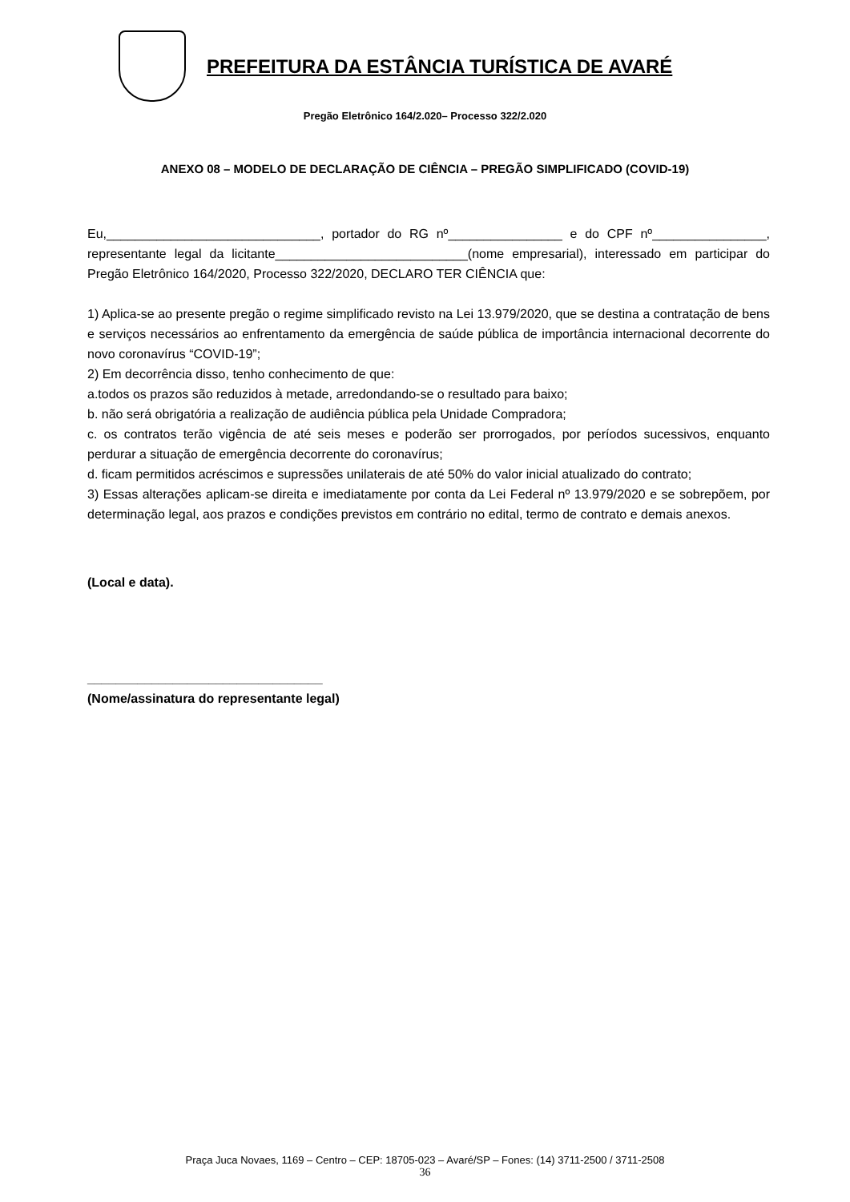PREFEITURA DA ESTÂNCIA TURÍSTICA DE AVARÉ
Pregão Eletrônico 164/2.020– Processo 322/2.020
ANEXO 08 – MODELO DE DECLARAÇÃO DE CIÊNCIA – PREGÃO SIMPLIFICADO (COVID-19)
Eu,______________________________, portador do RG nº________________ e do CPF nº________________, representante legal da licitante___________________________(nome empresarial), interessado em participar do Pregão Eletrônico 164/2020, Processo 322/2020, DECLARO TER CIÊNCIA que:
1) Aplica-se ao presente pregão o regime simplificado revisto na Lei 13.979/2020, que se destina a contratação de bens e serviços necessários ao enfrentamento da emergência de saúde pública de importância internacional decorrente do novo coronavírus “COVID-19”;
2) Em decorrência disso, tenho conhecimento de que:
a.todos os prazos são reduzidos à metade, arredondando-se o resultado para baixo;
b. não será obrigatória a realização de audiência pública pela Unidade Compradora;
c. os contratos terão vigência de até seis meses e poderão ser prorrogados, por períodos sucessivos, enquanto perdurar a situação de emergência decorrente do coronavírus;
d. ficam permitidos acréscimos e supressões unilaterais de até 50% do valor inicial atualizado do contrato;
3) Essas alterações aplicam-se direita e imediatamente por conta da Lei Federal nº 13.979/2020 e se sobrepõem, por determinação legal, aos prazos e condições previstos em contrário no edital, termo de contrato e demais anexos.
(Local e data).
_________________________________
(Nome/assinatura do representante legal)
Praça Juca Novaes, 1169 – Centro – CEP: 18705-023 – Avaré/SP – Fones: (14) 3711-2500 / 3711-2508
36